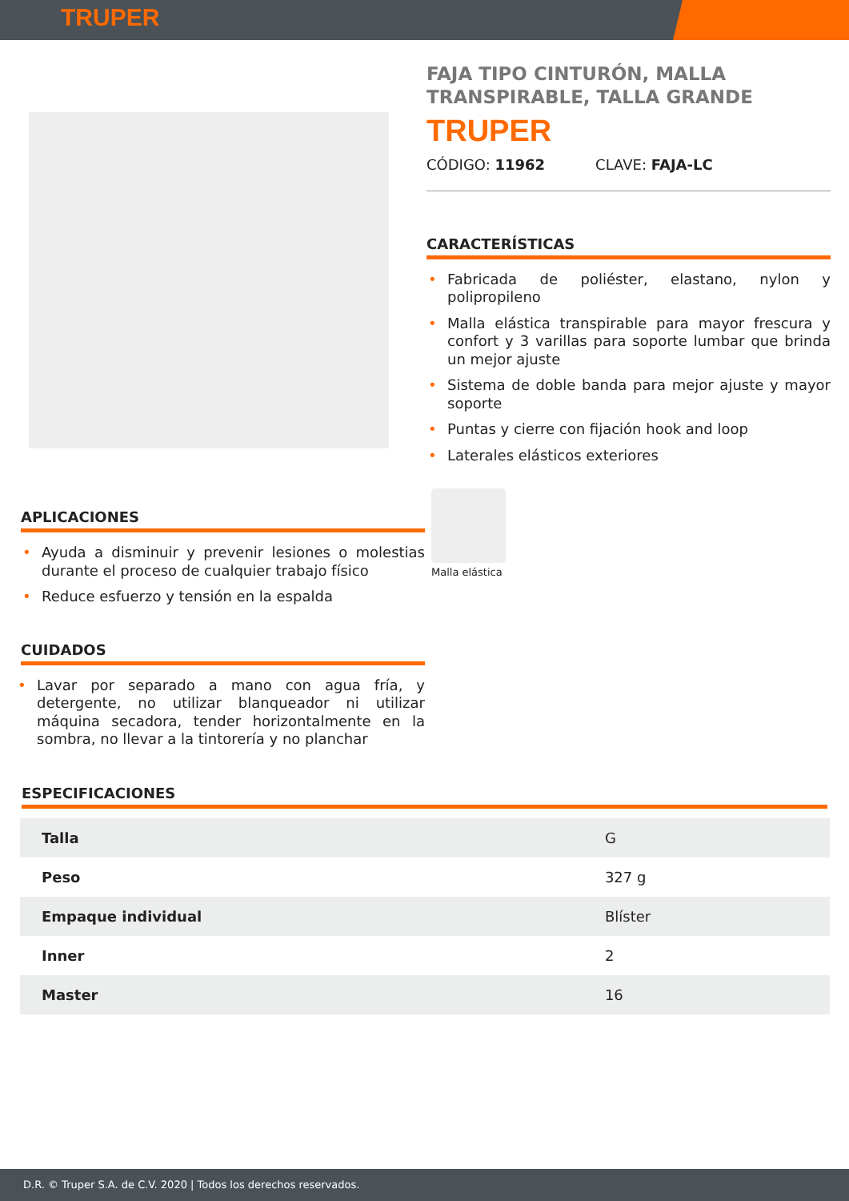TRUPER
APLICACIONES
Ayuda a disminuir y prevenir lesiones o molestias durante el proceso de cualquier trabajo físico
Reduce esfuerzo y tensión en la espalda
CUIDADOS
Lavar por separado a mano con agua fría, y detergente, no utilizar blanqueador ni utilizar máquina secadora, tender horizontalmente en la sombra, no llevar a la tintorería y no planchar
FAJA TIPO CINTURÓN, MALLA TRANSPIRABLE, TALLA GRANDE
TRUPER
CÓDIGO: 11962 CLAVE: FAJA-LC
CARACTERÍSTICAS
Fabricada de poliéster, elastano, nylon y polipropileno
Malla elástica transpirable para mayor frescura y confort y 3 varillas para soporte lumbar que brinda un mejor ajuste
Sistema de doble banda para mejor ajuste y mayor soporte
Puntas y cierre con fijación hook and loop
Laterales elásticos exteriores
Malla elástica
ESPECIFICACIONES
| Talla | G |
| Peso | 327 g |
| Empaque individual | Blíster |
| Inner | 2 |
| Master | 16 |
D.R. © Truper S.A. de C.V. 2020 | Todos los derechos reservados.